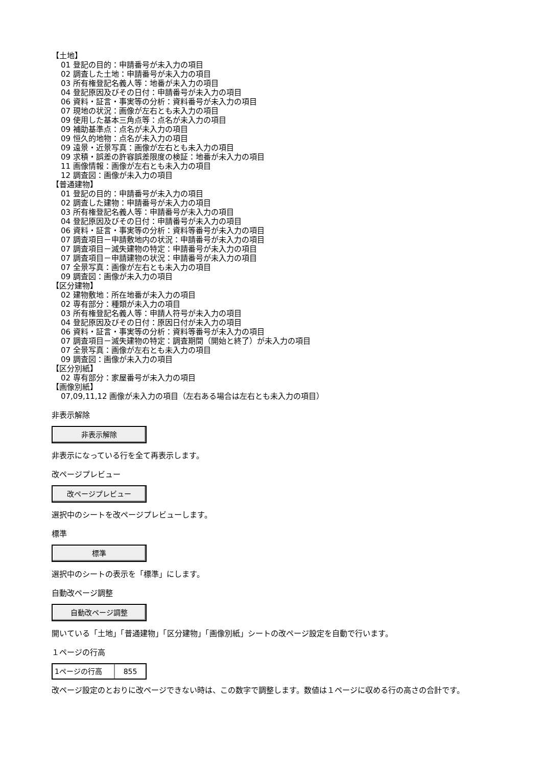【土地】
01 登記の目的：申請番号が未入力の項目
02 調査した土地：申請番号が未入力の項目
03 所有権登記名義人等：地番が未入力の項目
04 登記原因及びその日付：申請番号が未入力の項目
06 資料・証言・事実等の分析：資料番号が未入力の項目
07 現地の状況：画像が左右とも未入力の項目
09 使用した基本三角点等：点名が未入力の項目
09 補助基準点：点名が未入力の項目
09 恒久的地物：点名が未入力の項目
09 遠景・近景写真：画像が左右とも未入力の項目
09 求積・誤差の許容誤差限度の検証：地番が未入力の項目
11 画像情報：画像が左右とも未入力の項目
12 調査図：画像が未入力の項目
【普通建物】
01 登記の目的：申請番号が未入力の項目
02 調査した建物：申請番号が未入力の項目
03 所有権登記名義人等：申請番号が未入力の項目
04 登記原因及びその日付：申請番号が未入力の項目
06 資料・証言・事実等の分析：資料等番号が未入力の項目
07 調査項目－申請敷地内の状況：申請番号が未入力の項目
07 調査項目－滅失建物の特定：申請番号が未入力の項目
07 調査項目－申請建物の状況：申請番号が未入力の項目
07 全景写真：画像が左右とも未入力の項目
09 調査図：画像が未入力の項目
【区分建物】
02 建物敷地：所在地番が未入力の項目
02 専有部分：種類が未入力の項目
03 所有権登記名義人等：申請人符号が未入力の項目
04 登記原因及びその日付：原因日付が未入力の項目
06 資料・証言・事実等の分析：資料等番号が未入力の項目
07 調査項目－滅失建物の特定：調査期間（開始と終了）が未入力の項目
07 全景写真：画像が左右とも未入力の項目
09 調査図：画像が未入力の項目
【区分別紙】
02 専有部分：家屋番号が未入力の項目
【画像別紙】
07,09,11,12 画像が未入力の項目（左右ある場合は左右とも未入力の項目）
非表示解除
非表示解除
非表示になっている行を全て再表示します。
改ページプレビュー
改ページプレビュー
選択中のシートを改ページプレビューします。
標準
標準
選択中のシートの表示を「標準」にします。
自動改ページ調整
自動改ページ調整
開いている「土地」「普通建物」「区分建物」「画像別紙」シートの改ページ設定を自動で行います。
１ページの行高
1ページの行高 855
改ページ設定のとおりに改ページできない時は、この数字で調整します。数値は１ページに収める行の高さの合計です。